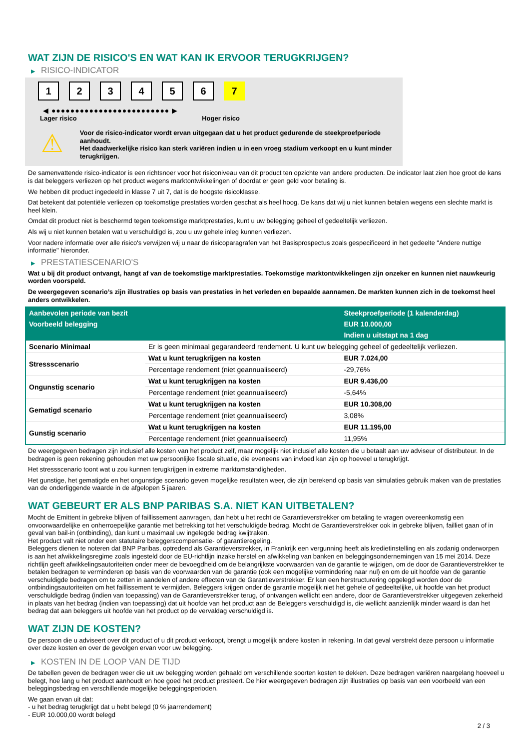WAT ZIJN DE RISICO'S EN WAT KAN IK ERVOOR TERUGKRIJGEN?
▶ RISICO-INDICATOR
1 2 3 4 5 6 7
◀ ●●●●●●●●●●●●●●●●●●●●●●●●● ▶
Lager risico Hoger risico
⚠
Voor de risico-indicator wordt ervan uitgegaan dat u het product gedurende de steekproefperiode aanhoudt.
Het daadwerkelijke risico kan sterk variëren indien u in een vroeg stadium verkoopt en u kunt minder terugkrijgen.
De samenvattende risico-indicator is een richtsnoer voor het risiconiveau van dit product ten opzichte van andere producten. De indicator laat zien hoe groot de kans is dat beleggers verliezen op het product wegens marktontwikkelingen of doordat er geen geld voor betaling is.
We hebben dit product ingedeeld in klasse 7 uit 7, dat is de hoogste risicoklasse.
Dat betekent dat potentiële verliezen op toekomstige prestaties worden geschat als heel hoog. De kans dat wij u niet kunnen betalen wegens een slechte markt is heel klein.
Omdat dit product niet is beschermd tegen toekomstige marktprestaties, kunt u uw belegging geheel of gedeeltelijk verliezen.
Als wij u niet kunnen betalen wat u verschuldigd is, zou u uw gehele inleg kunnen verliezen.
Voor nadere informatie over alle risico's verwijzen wij u naar de risicoparagrafen van het Basisprospectus zoals gespecificeerd in het gedeelte "Andere nuttige informatie" hieronder.
▶ PRESTATIESCENARIO'S
Wat u bij dit product ontvangt, hangt af van de toekomstige marktprestaties. Toekomstige marktontwikkelingen zijn onzeker en kunnen niet nauwkeurig worden voorspeld.
De weergegeven scenario’s zijn illustraties op basis van prestaties in het verleden en bepaalde aannamen. De markten kunnen zich in de toekomst heel anders ontwikkelen.
| Aanbevolen periode van bezit | | Steekproefperiode (1 kalenderdag) |
| --- | --- | --- |
| Voorbeeld belegging | | EUR 10.000,00 |
| | | Indien u uitstapt na 1 dag |
| Scenario Minimaal | Er is geen minimaal gegarandeerd rendement. U kunt uw belegging geheel of gedeeltelijk verliezen. | |
| Stressscenario | Wat u kunt terugkrijgen na kosten | EUR 7.024,00 |
| | Percentage rendement (niet geannualiseerd) | -29,76% |
| Ongunstig scenario | Wat u kunt terugkrijgen na kosten | EUR 9.436,00 |
| | Percentage rendement (niet geannualiseerd) | -5,64% |
| Gematigd scenario | Wat u kunt terugkrijgen na kosten | EUR 10.308,00 |
| | Percentage rendement (niet geannualiseerd) | 3,08% |
| Gunstig scenario | Wat u kunt terugkrijgen na kosten | EUR 11.195,00 |
| | Percentage rendement (niet geannualiseerd) | 11,95% |
De weergegeven bedragen zijn inclusief alle kosten van het product zelf, maar mogelijk niet inclusief alle kosten die u betaalt aan uw adviseur of distributeur. In de bedragen is geen rekening gehouden met uw persoonlijke fiscale situatie, die eveneens van invloed kan zijn op hoeveel u terugkrijgt.
Het stressscenario toont wat u zou kunnen terugkrijgen in extreme marktomstandigheden.
Het gunstige, het gematigde en het ongunstige scenario geven mogelijke resultaten weer, die zijn berekend op basis van simulaties gebruik maken van de prestaties van de onderliggende waarde in de afgelopen 5 jaaren.
WAT GEBEURT ER ALS BNP PARIBAS S.A. NIET KAN UITBETALEN?
Mocht de Emittent in gebreke blijven of faillissement aanvragen, dan hebt u het recht de Garantieverstrekker om betaling te vragen overeenkomstig een onvoorwaardelijke en onherroepelijke garantie met betrekking tot het verschuldigde bedrag. Mocht de Garantieverstrekker ook in gebreke blijven, failliet gaan of in geval van bail-in (ontbinding), dan kunt u maximaal uw ingelegde bedrag kwijtraken.
Het product valt niet onder een statutaire beleggerscompensatie- of garantieregeling.
Beleggers dienen te noteren dat BNP Paribas, optredend als Garantieverstrekker, in Frankrijk een vergunning heeft als kredietinstelling en als zodanig onderworpen is aan het afwikkelingsregime zoals ingesteld door de EU-richtlijn inzake herstel en afwikkeling van banken en beleggingsondernemingen van 15 mei 2014. Deze richtlijn geeft afwikkelingsautoriteiten onder meer de bevoegdheid om de belangrijkste voorwaarden van de garantie te wijzigen, om de door de Garantieverstrekker te betalen bedragen te verminderen op basis van de voorwaarden van de garantie (ook een mogelijke vermindering naar nul) en om de uit hoofde van de garantie verschuldigde bedragen om te zetten in aandelen of andere effecten van de Garantieverstrekker. Er kan een herstructurering opgelegd worden door de ontbindingsautoriteiten om het faillissement te vermijden. Beleggers krijgen onder de garantie mogelijk niet het gehele of gedeeltelijke, uit hoofde van het product verschuldigde bedrag (indien van toepassing) van de Garantieverstrekker terug, of ontvangen wellicht een andere, door de Garantieverstrekker uitgegeven zekerheid in plaats van het bedrag (indien van toepassing) dat uit hoofde van het product aan de Beleggers verschuldigd is, die wellicht aanzienlijk minder waard is dan het bedrag dat aan beleggers uit hoofde van het product op de vervaldag verschuldigd is.
WAT ZIJN DE KOSTEN?
De persoon die u adviseert over dit product of u dit product verkoopt, brengt u mogelijk andere kosten in rekening. In dat geval verstrekt deze persoon u informatie over deze kosten en over de gevolgen ervan voor uw belegging.
▶ KOSTEN IN DE LOOP VAN DE TIJD
De tabellen geven de bedragen weer die uit uw belegging worden gehaald om verschillende soorten kosten te dekken. Deze bedragen variëren naargelang hoeveel u belegt, hoe lang u het product aanhoudt en hoe goed het product presteert. De hier weergegeven bedragen zijn illustraties op basis van een voorbeeld van een beleggingsbedrag en verschillende mogelijke beleggingsperioden.
We gaan ervan uit dat:
- u het bedrag terugkrijgt dat u hebt belegd (0 % jaarrendement)
- EUR 10.000,00 wordt belegd
2 / 3